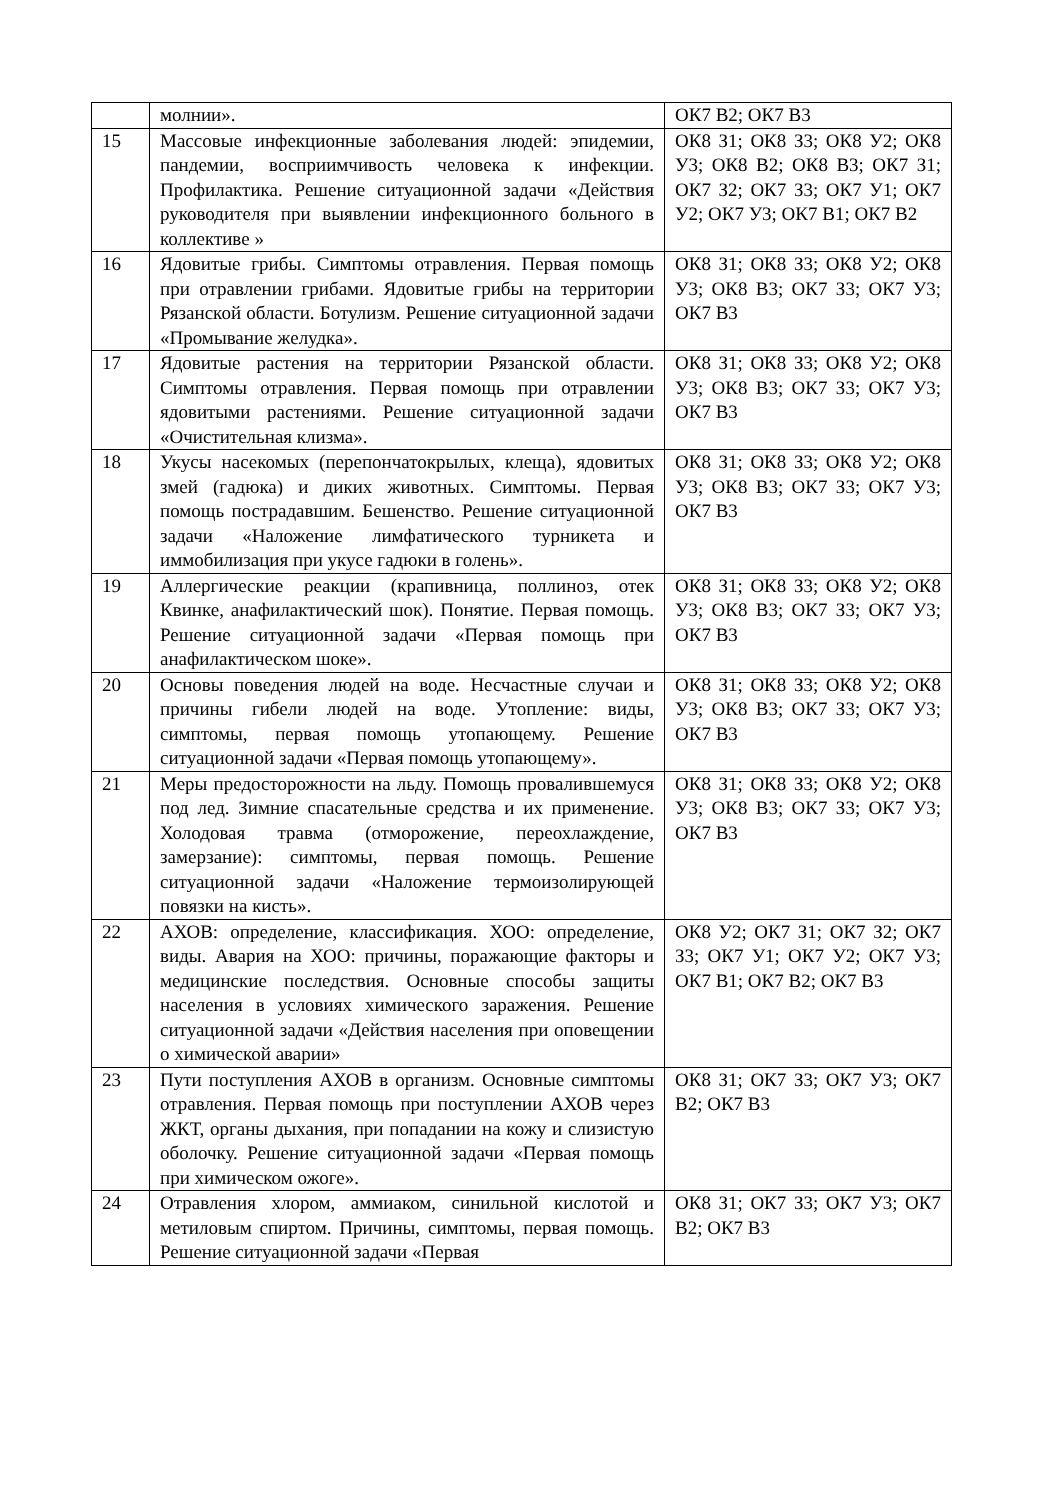| | молнии». | ОК7 В2; ОК7 В3 |
| 15 | Массовые инфекционные заболевания людей: эпидемии, пандемии, восприимчивость человека к инфекции. Профилактика. Решение ситуационной задачи «Действия руководителя при выявлении инфекционного больного в коллективе » | ОК8 З1; ОК8 З3; ОК8 У2; ОК8 У3; ОК8 В2; ОК8 В3; ОК7 З1; ОК7 З2; ОК7 З3; ОК7 У1; ОК7 У2; ОК7 У3; ОК7 В1; ОК7 В2 |
| 16 | Ядовитые грибы. Симптомы отравления. Первая помощь при отравлении грибами. Ядовитые грибы на территории Рязанской области. Ботулизм. Решение ситуационной задачи «Промывание желудка». | ОК8 З1; ОК8 З3; ОК8 У2; ОК8 У3; ОК8 В3; ОК7 З3; ОК7 У3; ОК7 В3 |
| 17 | Ядовитые растения на территории Рязанской области. Симптомы отравления. Первая помощь при отравлении ядовитыми растениями. Решение ситуационной задачи «Очистительная клизма». | ОК8 З1; ОК8 З3; ОК8 У2; ОК8 У3; ОК8 В3; ОК7 З3; ОК7 У3; ОК7 В3 |
| 18 | Укусы насекомых (перепончатокрылых, клеща), ядовитых змей (гадюка) и диких животных. Симптомы. Первая помощь пострадавшим. Бешенство. Решение ситуационной задачи «Наложение лимфатического турникета и иммобилизация при укусе гадюки в голень». | ОК8 З1; ОК8 З3; ОК8 У2; ОК8 У3; ОК8 В3; ОК7 З3; ОК7 У3; ОК7 В3 |
| 19 | Аллергические реакции (крапивница, поллиноз, отек Квинке, анафилактический шок). Понятие. Первая помощь. Решение ситуационной задачи «Первая помощь при анафилактическом шоке». | ОК8 З1; ОК8 З3; ОК8 У2; ОК8 У3; ОК8 В3; ОК7 З3; ОК7 У3; ОК7 В3 |
| 20 | Основы поведения людей на воде. Несчастные случаи и причины гибели людей на воде. Утопление: виды, симптомы, первая помощь утопающему. Решение ситуационной задачи «Первая помощь утопающему». | ОК8 З1; ОК8 З3; ОК8 У2; ОК8 У3; ОК8 В3; ОК7 З3; ОК7 У3; ОК7 В3 |
| 21 | Меры предосторожности на льду. Помощь провалившемуся под лед. Зимние спасательные средства и их применение. Холодовая травма (отморожение, переохлаждение, замерзание): симптомы, первая помощь. Решение ситуационной задачи «Наложение термоизолирующей повязки на кисть». | ОК8 З1; ОК8 З3; ОК8 У2; ОК8 У3; ОК8 В3; ОК7 З3; ОК7 У3; ОК7 В3 |
| 22 | АХОВ: определение, классификация. ХОО: определение, виды. Авария на ХОО: причины, поражающие факторы и медицинские последствия. Основные способы защиты населения в условиях химического заражения. Решение ситуационной задачи «Действия населения при оповещении о химической аварии» | ОК8 У2; ОК7 З1; ОК7 З2; ОК7 З3; ОК7 У1; ОК7 У2; ОК7 У3; ОК7 В1; ОК7 В2; ОК7 В3 |
| 23 | Пути поступления АХОВ в организм. Основные симптомы отравления. Первая помощь при поступлении АХОВ через ЖКТ, органы дыхания, при попадании на кожу и слизистую оболочку. Решение ситуационной задачи «Первая помощь при химическом ожоге». | ОК8 З1; ОК7 З3; ОК7 У3; ОК7 В2; ОК7 В3 |
| 24 | Отравления хлором, аммиаком, синильной кислотой и метиловым спиртом. Причины, симптомы, первая помощь. Решение ситуационной задачи «Первая | ОК8 З1; ОК7 З3; ОК7 У3; ОК7 В2; ОК7 В3 |